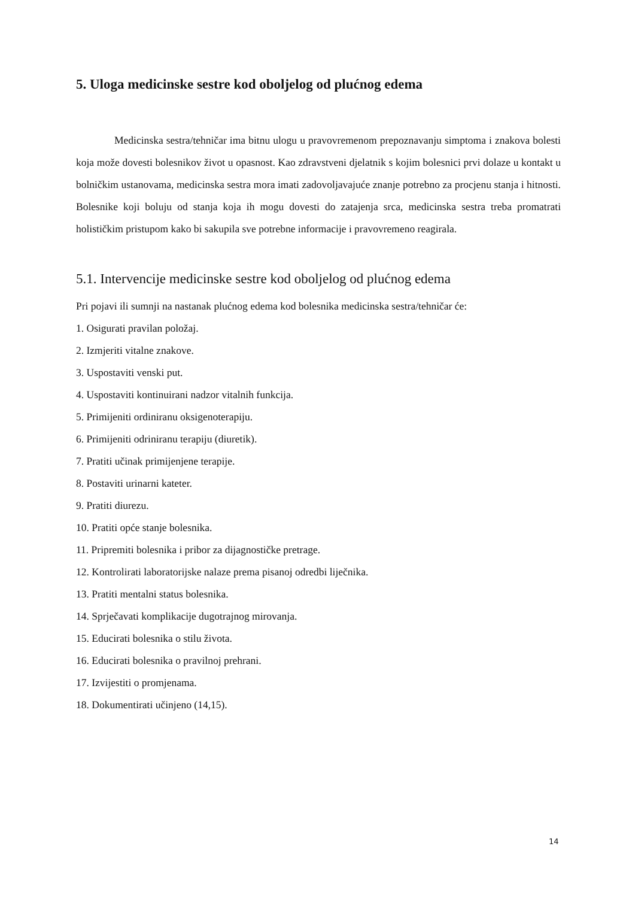5. Uloga medicinske sestre kod oboljelog od plućnog edema
Medicinska sestra/tehničar ima bitnu ulogu u pravovremenom prepoznavanju simptoma i znakova bolesti koja može dovesti bolesnikov život u opasnost. Kao zdravstveni djelatnik s kojim bolesnici prvi dolaze u kontakt u bolničkim ustanovama, medicinska sestra mora imati zadovoljavajuće znanje potrebno za procjenu stanja i hitnosti. Bolesnike koji boluju od stanja koja ih mogu dovesti do zatajenja srca, medicinska sestra treba promatrati holističkim pristupom kako bi sakupila sve potrebne informacije i pravovremeno reagirala.
5.1. Intervencije medicinske sestre kod oboljelog od plućnog edema
Pri pojavi ili sumnji na nastanak plućnog edema kod bolesnika medicinska sestra/tehničar će:
1. Osigurati pravilan položaj.
2. Izmjeriti vitalne znakove.
3. Uspostaviti venski put.
4. Uspostaviti kontinuirani nadzor vitalnih funkcija.
5. Primijeniti ordiniranu oksigenoterapiju.
6. Primijeniti odriniranu terapiju (diuretik).
7. Pratiti učinak primijenjene terapije.
8. Postaviti urinarni kateter.
9. Pratiti diurezu.
10. Pratiti opće stanje bolesnika.
11. Pripremiti bolesnika i pribor za dijagnostičke pretrage.
12. Kontrolirati laboratorijske nalaze prema pisanoj odredbi liječnika.
13. Pratiti mentalni status bolesnika.
14. Sprječavati komplikacije dugotrajnog mirovanja.
15. Educirati bolesnika o stilu života.
16. Educirati bolesnika o pravilnoj prehrani.
17. Izvijestiti o promjenama.
18. Dokumentirati učinjeno (14,15).
14